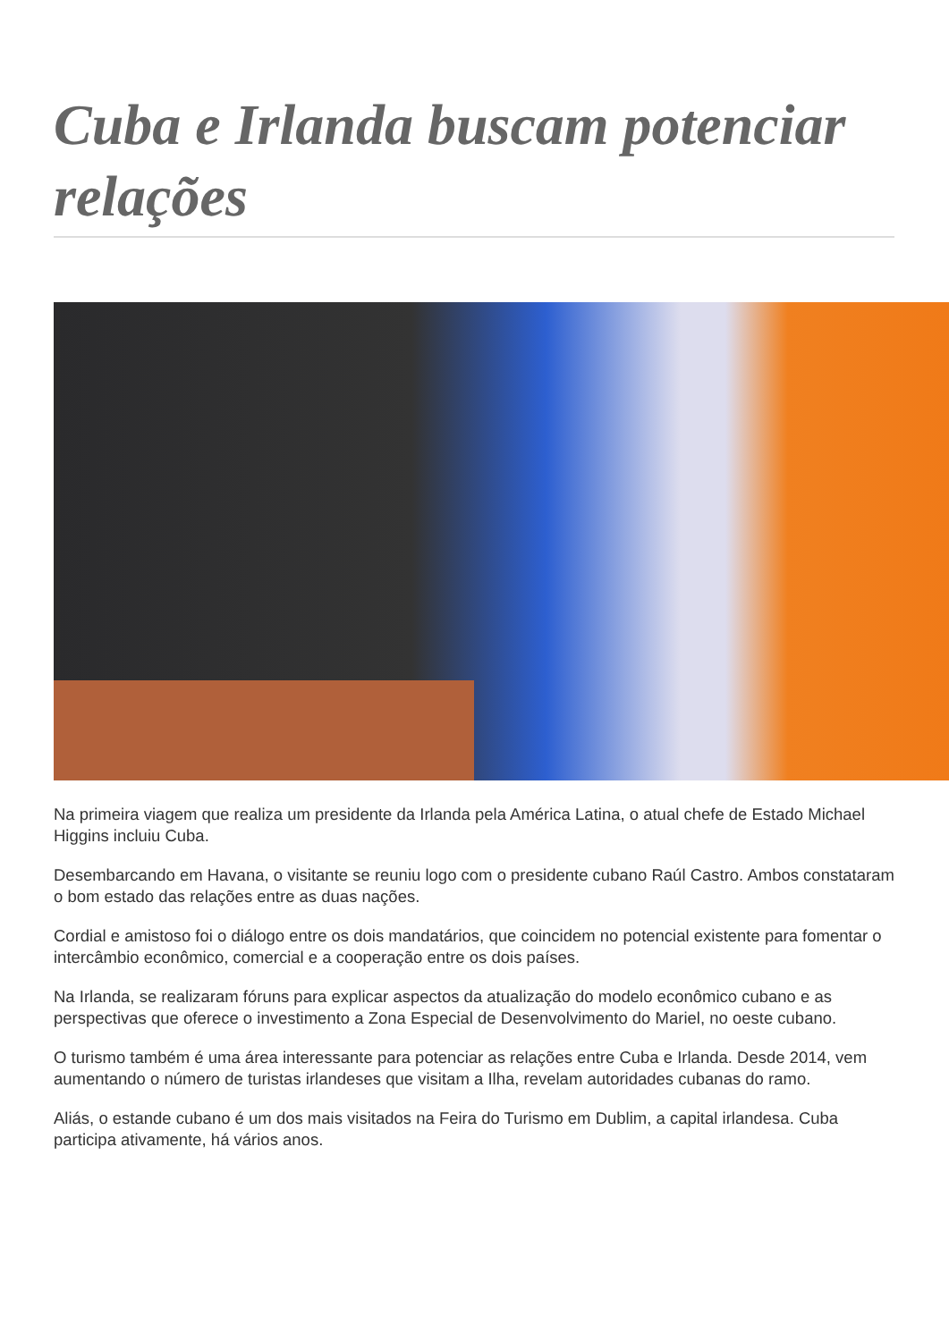Cuba e Irlanda buscam potenciar relações
Na primeira viagem que realiza um presidente da Irlanda pela América Latina, o atual chefe de Estado Michael Higgins incluiu Cuba.
Desembarcando em Havana, o visitante se reuniu logo com o presidente cubano Raúl Castro. Ambos constataram o bom estado das relações entre as duas nações.
Cordial e amistoso foi o diálogo entre os dois mandatários, que coincidem no potencial existente para fomentar o intercâmbio econômico, comercial e a cooperação entre os dois países.
Na Irlanda, se realizaram fóruns para explicar aspectos da atualização do modelo econômico cubano e as perspectivas que oferece o investimento a Zona Especial de Desenvolvimento do Mariel, no oeste cubano.
O turismo também é uma área interessante para potenciar as relações entre Cuba e Irlanda. Desde 2014, vem aumentando o número de turistas irlandeses que visitam a Ilha, revelam autoridades cubanas do ramo.
Aliás, o estande cubano é um dos mais visitados na Feira do Turismo em Dublim, a capital irlandesa. Cuba participa ativamente, há vários anos.